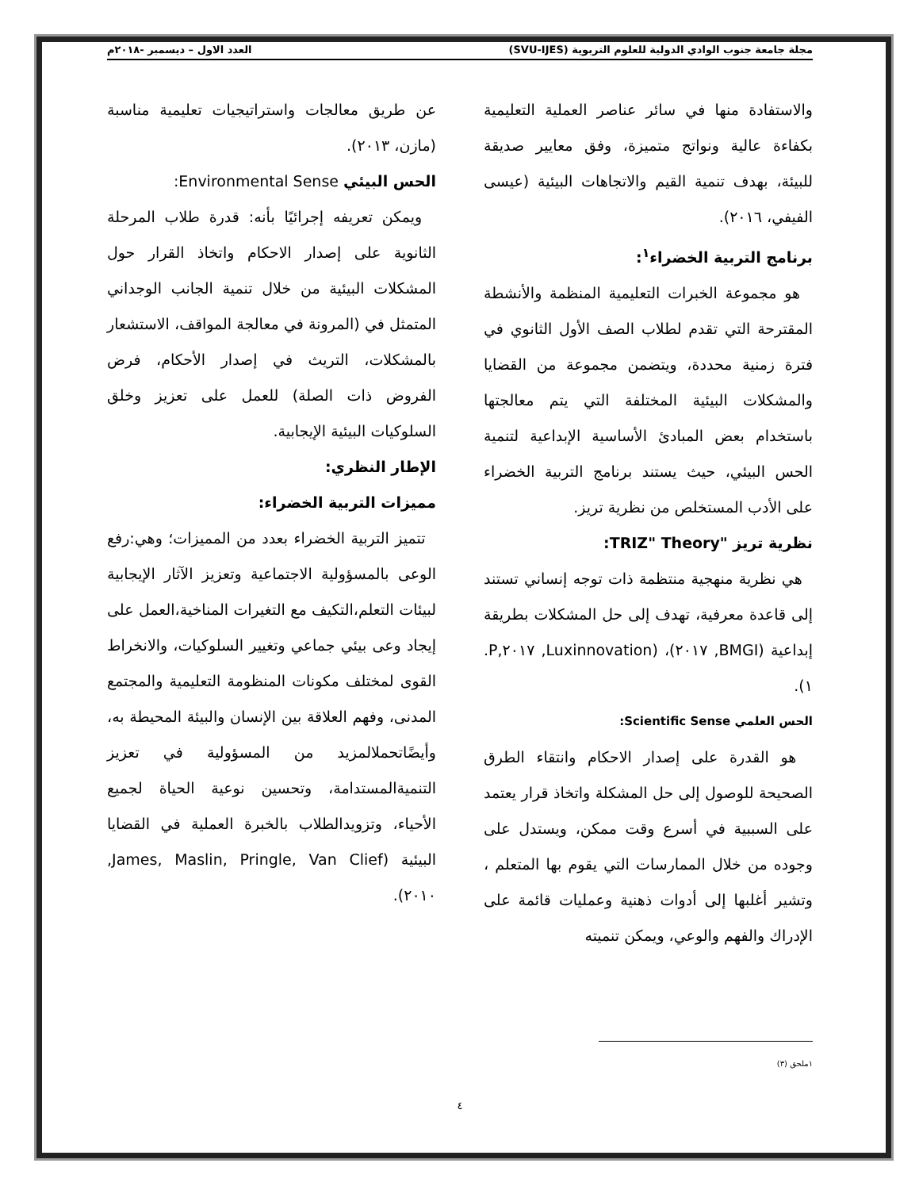مجلة جامعة جنوب الوادي الدولية للعلوم التربوية (SVU-IJES) العدد الاول – ديسمبر -٢٠١٨م
والاستفادة منها في سائر عناصر العملية التعليمية بكفاءة عالية ونواتج متميزة، وفق معايير صديقة للبيئة، بهدف تنمية القيم والاتجاهات البيئية (عيسى الفيفي، ٢٠١٦).
برنامج التربية الخضراء<sup>١</sup>:
هو مجموعة الخبرات التعليمية المنظمة والأنشطة المقترحة التي تقدم لطلاب الصف الأول الثانوي في فترة زمنية محددة، ويتضمن مجموعة من القضايا والمشكلات البيئية المختلفة التي يتم معالجتها باستخدام بعض المبادئ الأساسية الإبداعية لتنمية الحس البيئي، حيث يستند برنامج التربية الخضراء على الأدب المستخلص من نظرية تريز.
نظرية تريز "TRIZ" Theory:
هي نظرية منهجية منتظمة ذات توجه إنساني تستند إلى قاعدة معرفية، تهدف إلى حل المشكلات بطريقة إبداعية (BMGI, ٢٠١٧)، (Luxinnovation, ٢٠١٧,P. ١).
الحس العلمي Scientific Sense:
هو القدرة على إصدار الاحكام وانتقاء الطرق الصحيحة للوصول إلى حل المشكلة واتخاذ قرار يعتمد على السببية في أسرع وقت ممكن، ويستدل على وجوده من خلال الممارسات التي يقوم بها المتعلم ، وتشير أغلبها إلى أدوات ذهنية وعمليات قائمة على الإدراك والفهم والوعي، ويمكن تنميته
عن طريق معالجات واستراتيجيات تعليمية مناسبة (مازن، ٢٠١٣).
الحس البيئي Environmental Sense:
ويمكن تعريفه إجرائيًا بأنه: قدرة طلاب المرحلة الثانوية على إصدار الاحكام واتخاذ القرار حول المشكلات البيئية من خلال تنمية الجانب الوجداني المتمثل في (المرونة في معالجة المواقف، الاستشعار بالمشكلات، التريث في إصدار الأحكام، فرض الفروض ذات الصلة) للعمل على تعزيز وخلق السلوكيات البيئية الإيجابية.
الإطار النظري:
مميزات التربية الخضراء:
تتميز التربية الخضراء بعدد من المميزات؛ وهي:رفع الوعى بالمسؤولية الاجتماعية وتعزيز الآثار الإيجابية لبيئات التعلم،التكيف مع التغيرات المناخية،العمل على إيجاد وعى بيئي جماعي وتغيير السلوكيات، والانخراط القوى لمختلف مكونات المنظومة التعليمية والمجتمع المدنى، وفهم العلاقة بين الإنسان والبيئة المحيطة به، وأيضًاتحملالمزيد من المسؤولية في تعزيز التنميةالمستدامة، وتحسين نوعية الحياة لجميع الأحياء، وتزويدالطلاب بالخبرة العملية في القضايا البيئية (James, Maslin, Pringle, Van Clief, ٢٠١٠).
١ملحق (٣)
٤